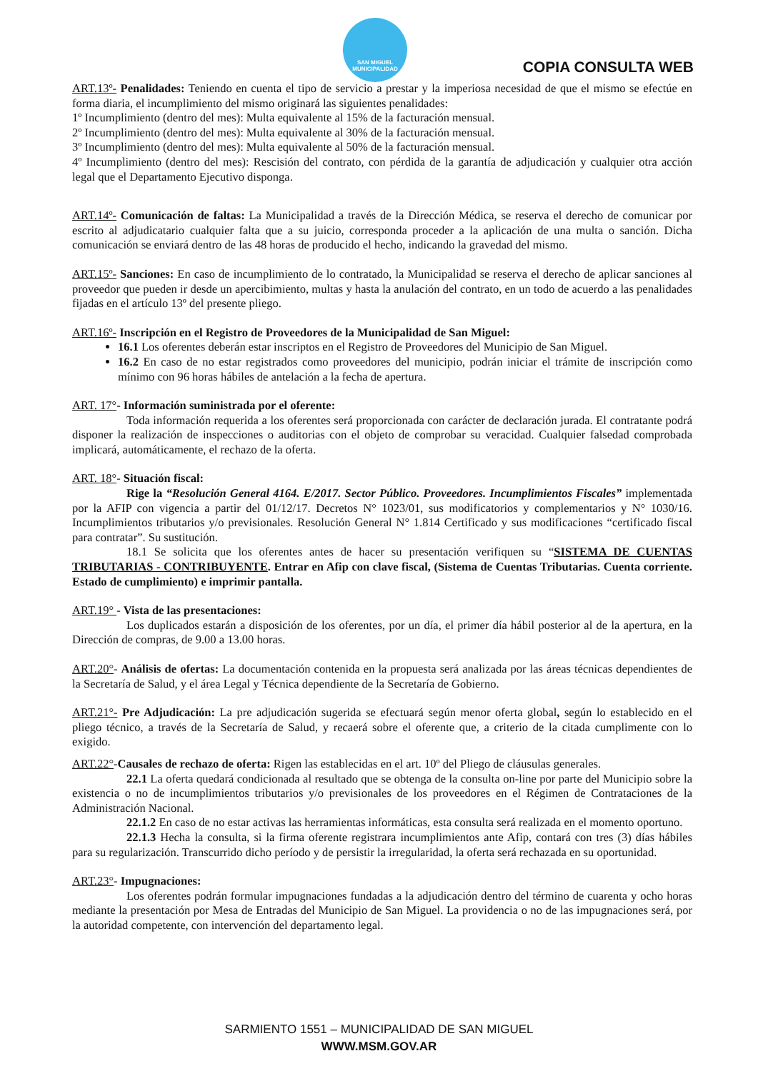SAN MIGUEL
MUNICIPALIDAD
COPIA CONSULTA WEB
ART.13º- Penalidades: Teniendo en cuenta el tipo de servicio a prestar y la imperiosa necesidad de que el mismo se efectúe en forma diaria, el incumplimiento del mismo originará las siguientes penalidades:
1º Incumplimiento (dentro del mes): Multa equivalente al 15% de la facturación mensual.
2º Incumplimiento (dentro del mes): Multa equivalente al 30% de la facturación mensual.
3º Incumplimiento (dentro del mes): Multa equivalente al 50% de la facturación mensual.
4º Incumplimiento (dentro del mes): Rescisión del contrato, con pérdida de la garantía de adjudicación y cualquier otra acción legal que el Departamento Ejecutivo disponga.
ART.14º- Comunicación de faltas: La Municipalidad a través de la Dirección Médica, se reserva el derecho de comunicar por escrito al adjudicatario cualquier falta que a su juicio, corresponda proceder a la aplicación de una multa o sanción. Dicha comunicación se enviará dentro de las 48 horas de producido el hecho, indicando la gravedad del mismo.
ART.15º- Sanciones: En caso de incumplimiento de lo contratado, la Municipalidad se reserva el derecho de aplicar sanciones al proveedor que pueden ir desde un apercibimiento, multas y hasta la anulación del contrato, en un todo de acuerdo a las penalidades fijadas en el artículo 13º del presente pliego.
ART.16º- Inscripción en el Registro de Proveedores de la Municipalidad de San Miguel:
16.1 Los oferentes deberán estar inscriptos en el Registro de Proveedores del Municipio de San Miguel.
16.2 En caso de no estar registrados como proveedores del municipio, podrán iniciar el trámite de inscripción como mínimo con 96 horas hábiles de antelación a la fecha de apertura.
ART. 17°- Información suministrada por el oferente:
Toda información requerida a los oferentes será proporcionada con carácter de declaración jurada. El contratante podrá disponer la realización de inspecciones o auditorias con el objeto de comprobar su veracidad. Cualquier falsedad comprobada implicará, automáticamente, el rechazo de la oferta.
ART. 18°- Situación fiscal:
Rige la “Resolución General 4164. E/2017. Sector Público. Proveedores. Incumplimientos Fiscales” implementada por la AFIP con vigencia a partir del 01/12/17. Decretos N° 1023/01, sus modificatorios y complementarios y N° 1030/16. Incumplimientos tributarios y/o previsionales. Resolución General N° 1.814 Certificado y sus modificaciones “certificado fiscal para contratar”. Su sustitución.
18.1 Se solicita que los oferentes antes de hacer su presentación verifiquen su “SISTEMA DE CUENTAS TRIBUTARIAS - CONTRIBUYENTE. Entrar en Afip con clave fiscal, (Sistema de Cuentas Tributarias. Cuenta corriente. Estado de cumplimiento) e imprimir pantalla.
ART.19° - Vista de las presentaciones:
Los duplicados estarán a disposición de los oferentes, por un día, el primer día hábil posterior al de la apertura, en la Dirección de compras, de 9.00 a 13.00 horas.
ART.20°- Análisis de ofertas: La documentación contenida en la propuesta será analizada por las áreas técnicas dependientes de la Secretaría de Salud, y el área Legal y Técnica dependiente de la Secretaría de Gobierno.
ART.21°- Pre Adjudicación: La pre adjudicación sugerida se efectuará según menor oferta global, según lo establecido en el pliego técnico, a través de la Secretaría de Salud, y recaerá sobre el oferente que, a criterio de la citada cumplimente con lo exigido.
ART.22°-Causales de rechazo de oferta: Rigen las establecidas en el art. 10º del Pliego de cláusulas generales.
22.1 La oferta quedará condicionada al resultado que se obtenga de la consulta on-line por parte del Municipio sobre la existencia o no de incumplimientos tributarios y/o previsionales de los proveedores en el Régimen de Contrataciones de la Administración Nacional.
22.1.2 En caso de no estar activas las herramientas informáticas, esta consulta será realizada en el momento oportuno.
22.1.3 Hecha la consulta, si la firma oferente registrara incumplimientos ante Afip, contará con tres (3) días hábiles para su regularización. Transcurrido dicho período y de persistir la irregularidad, la oferta será rechazada en su oportunidad.
ART.23°- Impugnaciones:
Los oferentes podrán formular impugnaciones fundadas a la adjudicación dentro del término de cuarenta y ocho horas mediante la presentación por Mesa de Entradas del Municipio de San Miguel. La providencia o no de las impugnaciones será, por la autoridad competente, con intervención del departamento legal.
SARMIENTO 1551 – MUNICIPALIDAD DE SAN MIGUEL
WWW.MSM.GOV.AR